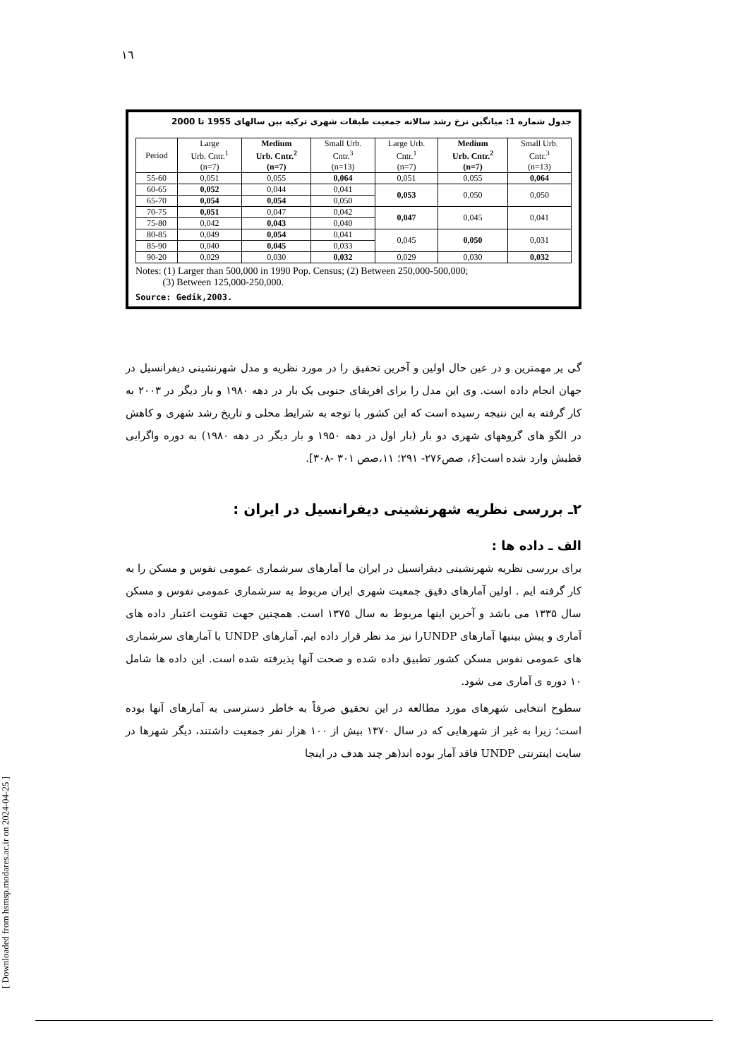١٦
جدول شماره 1: میانگین نرخ رشد سالانه جمعیت طبقات شهری ترکیه بین سالهای 1955 تا 2000
| Period | Large Urb. Cntr.<sup>1</sup> (n=7) | Medium Urb. Cntr.<sup>2</sup> (n=7) | Small Urb. Cntr.<sup>3</sup> (n=13) | Large Urb. Cntr.<sup>1</sup> (n=7) | Medium Urb. Cntr.<sup>2</sup> (n=7) | Small Urb. Cntr.<sup>3</sup> (n=13) |
| --- | --- | --- | --- | --- | --- | --- |
| 55-60 | 0,051 | 0,055 | 0,064 | 0,051 | 0,055 | 0,064 |
| 60-65 | 0,052 | 0,044 | 0,041 | 0,053 | 0,050 | 0,050 |
| 65-70 | 0,054 | 0,054 | 0,050 | | | |
| 70-75 | 0,051 | 0,047 | 0,042 | 0,047 | 0,045 | 0,041 |
| 75-80 | 0,042 | 0,043 | 0,040 | | | |
| 80-85 | 0,049 | 0,054 | 0,041 | 0,045 | 0,050 | 0,031 |
| 85-90 | 0,040 | 0,045 | 0,033 | | | |
| 90-20 | 0,029 | 0,030 | 0,032 | 0,029 | 0,030 | 0,032 |
Notes: (1) Larger than 500,000 in 1990 Pop. Census; (2) Between 250,000-500,000;
(3) Between 125,000-250,000.
Source: Gedik,2003.
گی یر مهمترین و در عین حال اولین و آخرین تحقیق را در مورد نظریه و مدل شهرنشینی دیفرانسیل در جهان انجام داده است. وی این مدل را برای افریقای جنوبی یک بار در دهه ۱۹۸۰ و بار دیگر در ۲۰۰۳ به کار گرفته به این نتیجه رسیده است که این کشور با توجه به شرایط محلی و تاریخ رشد شهری و کاهش در الگو های گروههای شهری دو بار (بار اول در دهه ۱۹۵۰ و بار دیگر در دهه ۱۹۸۰) به دوره واگرایی قطبش وارد شده است[۶، صص۲۷۶- ۲۹۱؛ ۱۱،صص ۳۰۱ -۳۰۸].
۲ـ بررسی نظریه شهرنشینی دیفرانسیل در ایران :
الف ـ داده ها :
برای بررسی نظریه شهرنشینی دیفرانسیل در ایران ما آمارهای سرشماری عمومی نفوس و مسکن را به کار گرفته ایم . اولین آمارهای دقیق جمعیت شهری ایران مربوط به سرشماری عمومی نفوس و مسکن سال ۱۳۳۵ می باشد و آخرین اینها مربوط به سال ۱۳۷۵ است. همچنین جهت تقویت اعتبار داده های آماری و پیش بینیها آمارهای UNDPرا نیز مد نظر قرار داده ایم. آمارهای UNDP با آمارهای سرشماری های عمومی نفوس مسکن کشور تطبیق داده شده و صحت آنها پذیرفته شده است. این داده ها شامل ۱۰ دوره ی آماری می شود.
سطوح انتخابی شهرهای مورد مطالعه در این تحقیق صرفاً به خاطر دسترسی به آمارهای آنها بوده است؛ زیرا به غیر از شهرهایی که در سال ۱۳۷۰ بیش از ۱۰۰ هزار نفر جمعیت داشتند، دیگر شهرها در سایت اینترنتی UNDP فاقد آمار بوده اند(هر چند هدف در اینجا
[ Downloaded from hsmsp.modares.ac.ir on 2024-04-25 ]